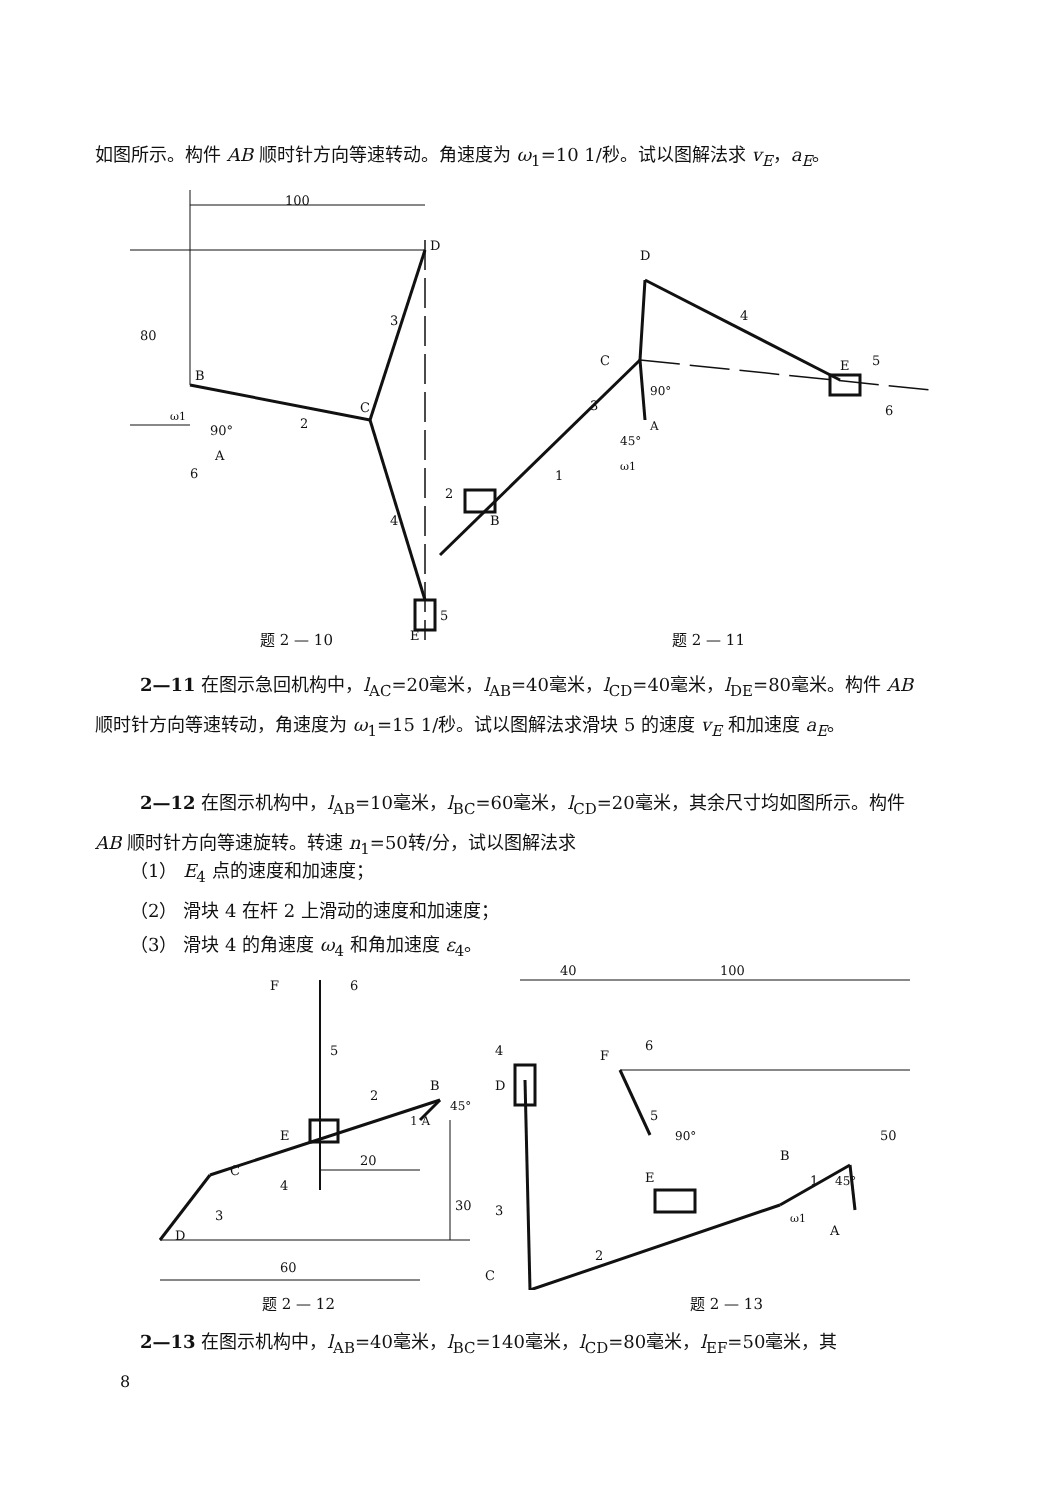如图所示。构件 AB 顺时针方向等速转动。角速度为 ω<sub>1</sub>=10 1/秒。试以图解法求 v<sub>E</sub>，a<sub>E</sub>。
100
2
C
3
4
D
E
B
90°
A
6
ω1
5
80
D
4
C
E
5
6
3
90°
A
1
2
B
45°
ω1
题 2 — 10 题 2 — 11
2—11 在图示急回机构中，l<sub>AC</sub>=20毫米，l<sub>AB</sub>=40毫米，l<sub>CD</sub>=40毫米，l<sub>DE</sub>=80毫米。构件 AB 顺时针方向等速转动，角速度为 ω<sub>1</sub>=15 1/秒。试以图解法求滑块 5 的速度 v<sub>E</sub> 和加速度 a<sub>E</sub>。
2—12 在图示机构中，l<sub>AB</sub>=10毫米，l<sub>BC</sub>=60毫米，l<sub>CD</sub>=20毫米，其余尺寸均如图所示。构件 AB 顺时针方向等速旋转。转速 n<sub>1</sub>=50转/分，试以图解法求
（1） E<sub>4</sub> 点的速度和加速度；
（2） 滑块 4 在杆 2 上滑动的速度和加速度；
（3） 滑块 4 的角速度 ω<sub>4</sub> 和角加速度 ε<sub>4</sub>。
F
6
5
2
B
1 A
45°
E
4
20
C
3
D
30
60
40
100
4
D
F
6
5
90°
E
B
1
45°
ω1
A
50
3
2
C
题 2 — 12 题 2 — 13
2—13 在图示机构中，l<sub>AB</sub>=40毫米，l<sub>BC</sub>=140毫米，l<sub>CD</sub>=80毫米，l<sub>EF</sub>=50毫米，其
8